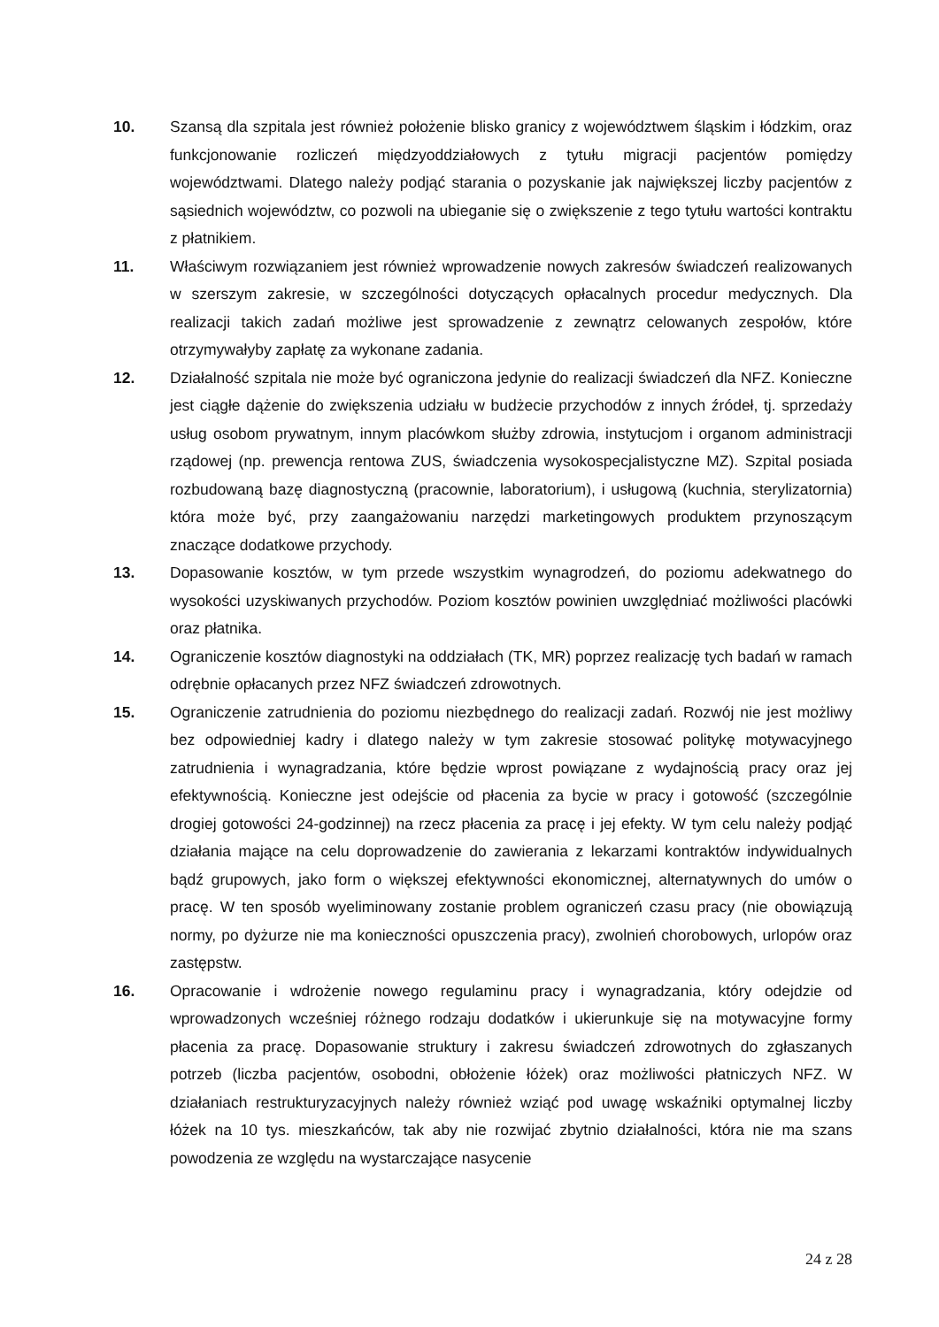10. Szansą dla szpitala jest również położenie blisko granicy z województwem śląskim i łódzkim, oraz funkcjonowanie rozliczeń międzyoddziałowych z tytułu migracji pacjentów pomiędzy województwami. Dlatego należy podjąć starania o pozyskanie jak największej liczby pacjentów z sąsiednich województw, co pozwoli na ubieganie się o zwiększenie z tego tytułu wartości kontraktu z płatnikiem.
11. Właściwym rozwiązaniem jest również wprowadzenie nowych zakresów świadczeń realizowanych w szerszym zakresie, w szczególności dotyczących opłacalnych procedur medycznych. Dla realizacji takich zadań możliwe jest sprowadzenie z zewnątrz celowanych zespołów, które otrzymywałyby zapłatę za wykonane zadania.
12. Działalność szpitala nie może być ograniczona jedynie do realizacji świadczeń dla NFZ. Konieczne jest ciągłe dążenie do zwiększenia udziału w budżecie przychodów z innych źródeł, tj. sprzedaży usług osobom prywatnym, innym placówkom służby zdrowia, instytucjom i organom administracji rządowej (np. prewencja rentowa ZUS, świadczenia wysokospecjalistyczne MZ). Szpital posiada rozbudowaną bazę diagnostyczną (pracownie, laboratorium), i usługową (kuchnia, sterylizatornia) która może być, przy zaangażowaniu narzędzi marketingowych produktem przynoszącym znaczące dodatkowe przychody.
13. Dopasowanie kosztów, w tym przede wszystkim wynagrodzeń, do poziomu adekwatnego do wysokości uzyskiwanych przychodów. Poziom kosztów powinien uwzględniać możliwości placówki oraz płatnika.
14. Ograniczenie kosztów diagnostyki na oddziałach (TK, MR) poprzez realizację tych badań w ramach odrębnie opłacanych przez NFZ świadczeń zdrowotnych.
15. Ograniczenie zatrudnienia do poziomu niezbędnego do realizacji zadań. Rozwój nie jest możliwy bez odpowiedniej kadry i dlatego należy w tym zakresie stosować politykę motywacyjnego zatrudnienia i wynagradzania, które będzie wprost powiązane z wydajnością pracy oraz jej efektywnością. Konieczne jest odejście od płacenia za bycie w pracy i gotowość (szczególnie drogiej gotowości 24-godzinnej) na rzecz płacenia za pracę i jej efekty. W tym celu należy podjąć działania mające na celu doprowadzenie do zawierania z lekarzami kontraktów indywidualnych bądź grupowych, jako form o większej efektywności ekonomicznej, alternatywnych do umów o pracę. W ten sposób wyeliminowany zostanie problem ograniczeń czasu pracy (nie obowiązują normy, po dyżurze nie ma konieczności opuszczenia pracy), zwolnień chorobowych, urlopów oraz zastępstw.
16. Opracowanie i wdrożenie nowego regulaminu pracy i wynagradzania, który odejdzie od wprowadzonych wcześniej różnego rodzaju dodatków i ukierunkuje się na motywacyjne formy płacenia za pracę. Dopasowanie struktury i zakresu świadczeń zdrowotnych do zgłaszanych potrzeb (liczba pacjentów, osobodni, obłożenie łóżek) oraz możliwości płatniczych NFZ. W działaniach restrukturyzacyjnych należy również wziąć pod uwagę wskaźniki optymalnej liczby łóżek na 10 tys. mieszkańców, tak aby nie rozwijać zbytnio działalności, która nie ma szans powodzenia ze względu na wystarczające nasycenie
24 z 28